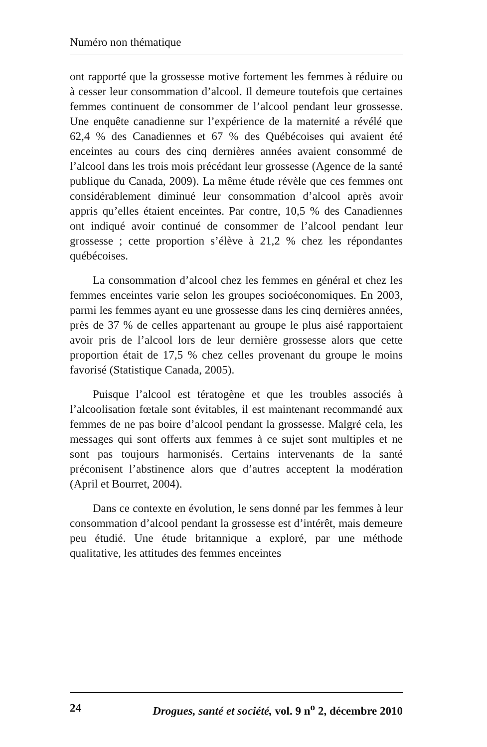Numéro non thématique
ont rapporté que la grossesse motive fortement les femmes à réduire ou à cesser leur consommation d’alcool. Il demeure toutefois que certaines femmes continuent de consommer de l’alcool pendant leur grossesse. Une enquête canadienne sur l’expérience de la maternité a révélé que 62,4 % des Canadiennes et 67 % des Québécoises qui avaient été enceintes au cours des cinq dernières années avaient consommé de l’alcool dans les trois mois précédant leur grossesse (Agence de la santé publique du Canada, 2009). La même étude révèle que ces femmes ont considérablement diminué leur consommation d’alcool après avoir appris qu’elles étaient enceintes. Par contre, 10,5 % des Canadiennes ont indiqué avoir continué de consommer de l’alcool pendant leur grossesse ; cette proportion s’élève à 21,2 % chez les répondantes québécoises.
La consommation d’alcool chez les femmes en général et chez les femmes enceintes varie selon les groupes socioéconomiques. En 2003, parmi les femmes ayant eu une grossesse dans les cinq dernières années, près de 37 % de celles appartenant au groupe le plus aisé rapportaient avoir pris de l’alcool lors de leur dernière grossesse alors que cette proportion était de 17,5 % chez celles provenant du groupe le moins favorisé (Statistique Canada, 2005).
Puisque l’alcool est tératogène et que les troubles associés à l’alcoolisation fœtale sont évitables, il est maintenant recommandé aux femmes de ne pas boire d’alcool pendant la grossesse. Malgré cela, les messages qui sont offerts aux femmes à ce sujet sont multiples et ne sont pas toujours harmonisés. Certains intervenants de la santé préconisent l’abstinence alors que d’autres acceptent la modération (April et Bourret, 2004).
Dans ce contexte en évolution, le sens donné par les femmes à leur consommation d’alcool pendant la grossesse est d’intérêt, mais demeure peu étudié. Une étude britannique a exploré, par une méthode qualitative, les attitudes des femmes enceintes
24 Drogues, santé et société, vol. 9 n<sup>o</sup> 2, décembre 2010